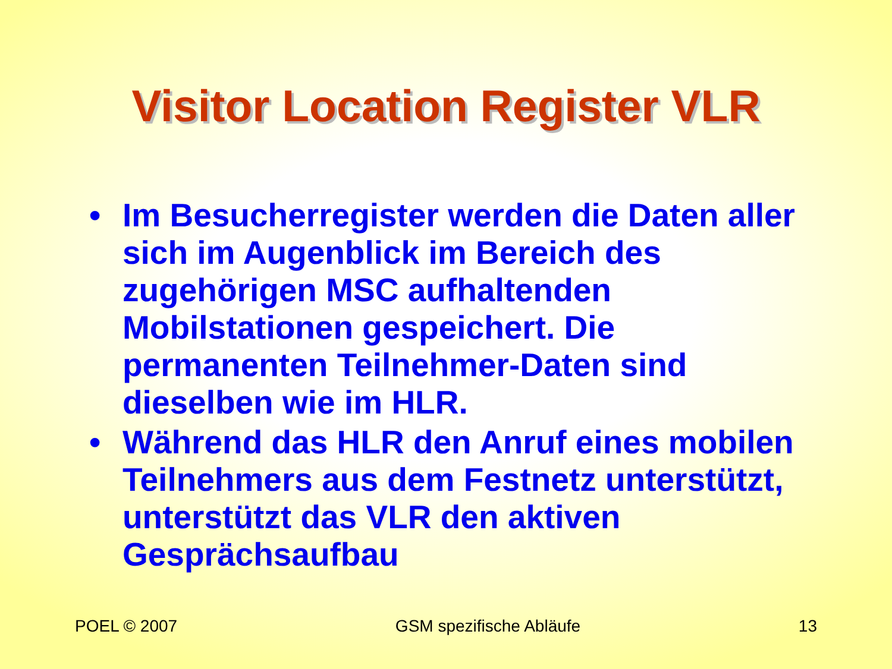Visitor Location Register VLR
• Im Besucherregister werden die Daten aller sich im Augenblick im Bereich des zugehörigen MSC aufhaltenden Mobilstationen gespeichert. Die permanenten Teilnehmer-Daten sind dieselben wie im HLR.
• Während das HLR den Anruf eines mobilen Teilnehmers aus dem Festnetz unterstützt, unterstützt das VLR den aktiven Gesprächsaufbau
POEL © 2007 GSM spezifische Abläufe 13